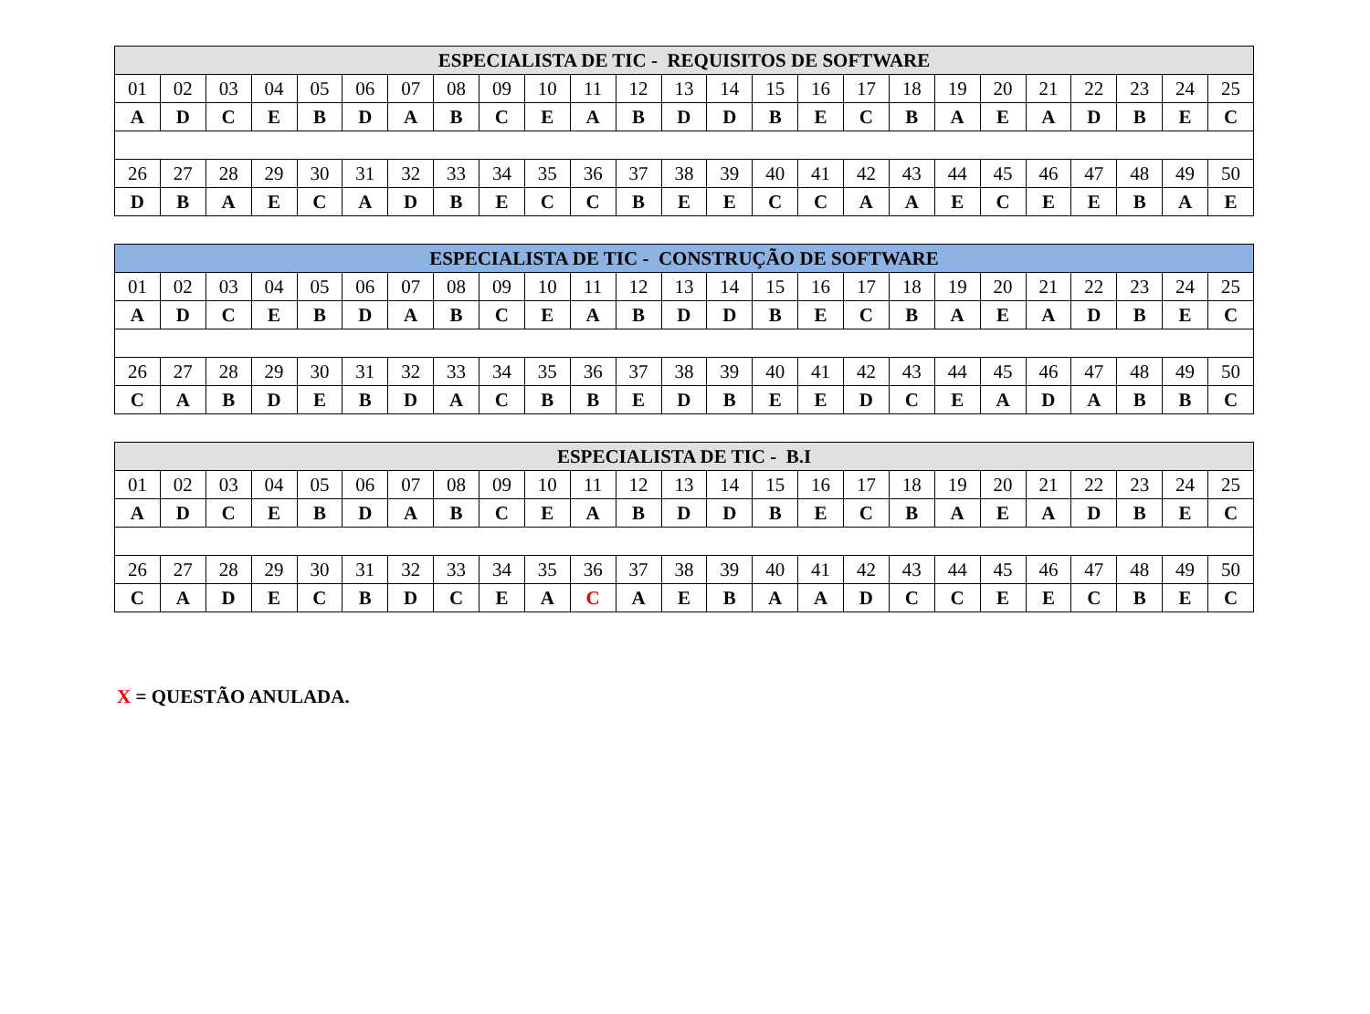| ESPECIALISTA DE TIC - REQUISITOS DE SOFTWARE | | | | | | | | | | | | | | | | | | | | | | | | |
| --- | --- | --- | --- | --- | --- | --- | --- | --- | --- | --- | --- | --- | --- | --- | --- | --- | --- | --- | --- | --- | --- | --- | --- | --- |
| 01 | 02 | 03 | 04 | 05 | 06 | 07 | 08 | 09 | 10 | 11 | 12 | 13 | 14 | 15 | 16 | 17 | 18 | 19 | 20 | 21 | 22 | 23 | 24 | 25 |
| A | D | C | E | B | D | A | B | C | E | A | B | D | D | B | E | C | B | A | E | A | D | B | E | C |
| 26 | 27 | 28 | 29 | 30 | 31 | 32 | 33 | 34 | 35 | 36 | 37 | 38 | 39 | 40 | 41 | 42 | 43 | 44 | 45 | 46 | 47 | 48 | 49 | 50 |
| D | B | A | E | C | A | D | B | E | C | C | B | E | E | C | C | A | A | E | C | E | E | B | A | E |
| ESPECIALISTA DE TIC - CONSTRUÇÃO DE SOFTWARE | | | | | | | | | | | | | | | | | | | | | | | | |
| --- | --- | --- | --- | --- | --- | --- | --- | --- | --- | --- | --- | --- | --- | --- | --- | --- | --- | --- | --- | --- | --- | --- | --- | --- |
| 01 | 02 | 03 | 04 | 05 | 06 | 07 | 08 | 09 | 10 | 11 | 12 | 13 | 14 | 15 | 16 | 17 | 18 | 19 | 20 | 21 | 22 | 23 | 24 | 25 |
| A | D | C | E | B | D | A | B | C | E | A | B | D | D | B | E | C | B | A | E | A | D | B | E | C |
| 26 | 27 | 28 | 29 | 30 | 31 | 32 | 33 | 34 | 35 | 36 | 37 | 38 | 39 | 40 | 41 | 42 | 43 | 44 | 45 | 46 | 47 | 48 | 49 | 50 |
| C | A | B | D | E | B | D | A | C | B | B | E | D | B | E | E | D | C | E | A | D | A | B | B | C |
| ESPECIALISTA DE TIC - B.I | | | | | | | | | | | | | | | | | | | | | | | | |
| --- | --- | --- | --- | --- | --- | --- | --- | --- | --- | --- | --- | --- | --- | --- | --- | --- | --- | --- | --- | --- | --- | --- | --- | --- |
| 01 | 02 | 03 | 04 | 05 | 06 | 07 | 08 | 09 | 10 | 11 | 12 | 13 | 14 | 15 | 16 | 17 | 18 | 19 | 20 | 21 | 22 | 23 | 24 | 25 |
| A | D | C | E | B | D | A | B | C | E | A | B | D | D | B | E | C | B | A | E | A | D | B | E | C |
| 26 | 27 | 28 | 29 | 30 | 31 | 32 | 33 | 34 | 35 | 36 | 37 | 38 | 39 | 40 | 41 | 42 | 43 | 44 | 45 | 46 | 47 | 48 | 49 | 50 |
| C | A | D | E | C | B | D | C | E | A | C | A | E | B | A | A | D | C | C | E | E | C | B | E | C |
X = QUESTÃO ANULADA.